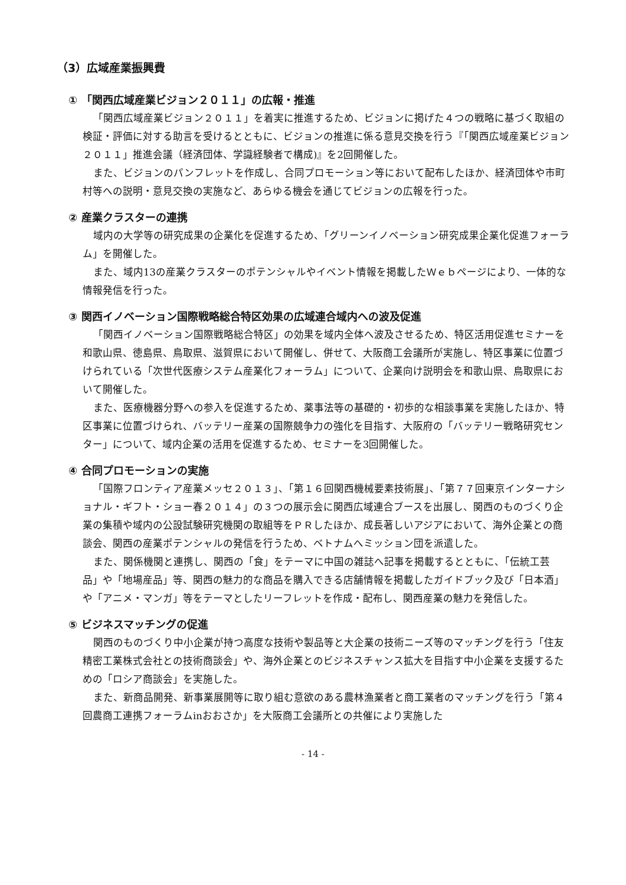（3）広域産業振興費
① 「関西広域産業ビジョン２０１１」の広報・推進
「関西広域産業ビジョン２０１１」を着実に推進するため、ビジョンに掲げた４つの戦略に基づく取組の検証・評価に対する助言を受けるとともに、ビジョンの推進に係る意見交換を行う『「関西広域産業ビジョン２０１１」推進会議（経済団体、学識経験者で構成)』を2回開催した。
また、ビジョンのパンフレットを作成し、合同プロモーション等において配布したほか、経済団体や市町村等への説明・意見交換の実施など、あらゆる機会を通じてビジョンの広報を行った。
② 産業クラスターの連携
域内の大学等の研究成果の企業化を促進するため、「グリーンイノベーション研究成果企業化促進フォーラム」を開催した。
また、域内13の産業クラスターのポテンシャルやイベント情報を掲載したＷｅｂページにより、一体的な情報発信を行った。
③ 関西イノベーション国際戦略総合特区効果の広域連合域内への波及促進
「関西イノベーション国際戦略総合特区」の効果を域内全体へ波及させるため、特区活用促進セミナーを和歌山県、徳島県、鳥取県、滋賀県において開催し、併せて、大阪商工会議所が実施し、特区事業に位置づけられている「次世代医療システム産業化フォーラム」について、企業向け説明会を和歌山県、鳥取県において開催した。
また、医療機器分野への参入を促進するため、薬事法等の基礎的・初歩的な相談事業を実施したほか、特区事業に位置づけられ、バッテリー産業の国際競争力の強化を目指す、大阪府の「バッテリー戦略研究センター」について、域内企業の活用を促進するため、セミナーを3回開催した。
④ 合同プロモーションの実施
「国際フロンティア産業メッセ２０１３」、「第１６回関西機械要素技術展」、「第７７回東京インターナショナル・ギフト・ショー春２０１４」の３つの展示会に関西広域連合ブースを出展し、関西のものづくり企業の集積や域内の公設試験研究機関の取組等をＰＲしたほか、成長著しいアジアにおいて、海外企業との商談会、関西の産業ポテンシャルの発信を行うため、ベトナムへミッション団を派遣した。
また、関係機関と連携し、関西の「食」をテーマに中国の雑誌へ記事を掲載するとともに、「伝統工芸品」や「地場産品」等、関西の魅力的な商品を購入できる店舗情報を掲載したガイドブック及び「日本酒」や「アニメ・マンガ」等をテーマとしたリーフレットを作成・配布し、関西産業の魅力を発信した。
⑤ ビジネスマッチングの促進
関西のものづくり中小企業が持つ高度な技術や製品等と大企業の技術ニーズ等のマッチングを行う「住友精密工業株式会社との技術商談会」や、海外企業とのビジネスチャンス拡大を目指す中小企業を支援するための「ロシア商談会」を実施した。
また、新商品開発、新事業展開等に取り組む意欲のある農林漁業者と商工業者のマッチングを行う「第４回農商工連携フォーラムinおおさか」を大阪商工会議所との共催により実施した
- 14 -